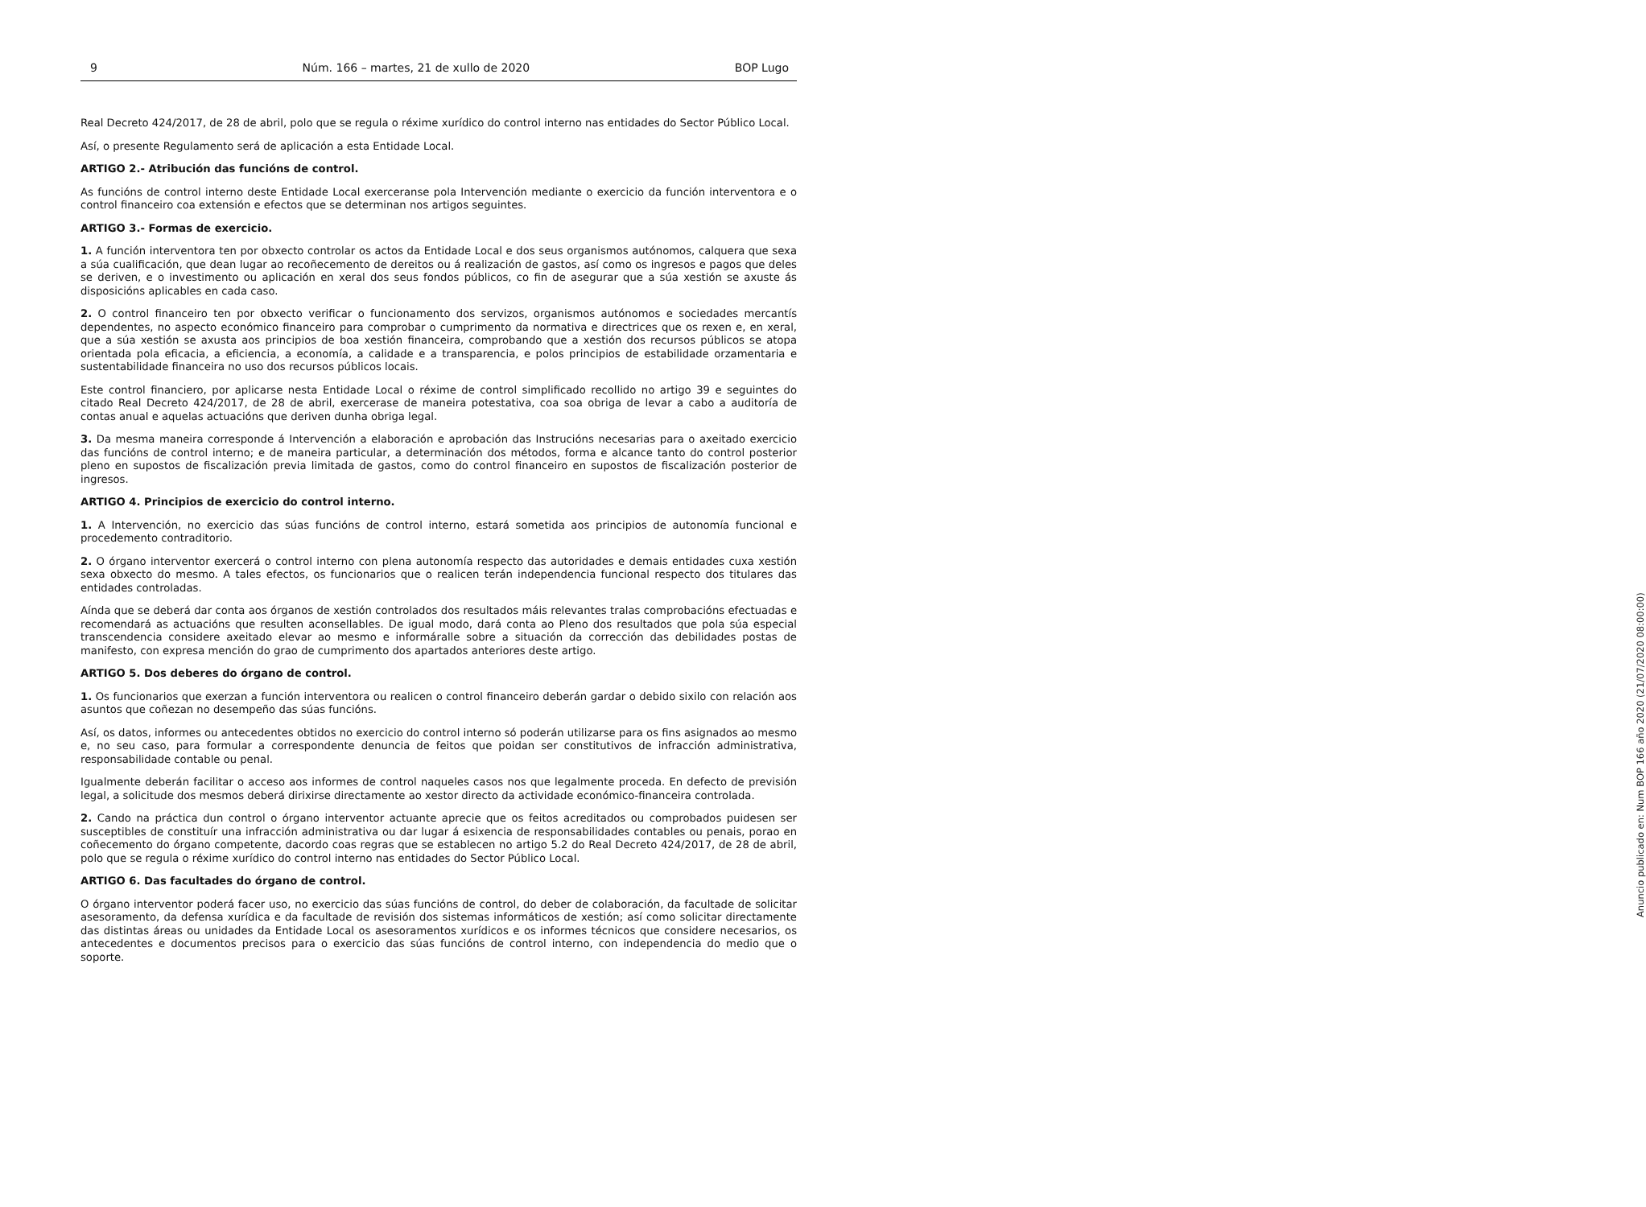9 Núm. 166 – martes, 21 de xullo de 2020 BOP Lugo
Real Decreto 424/2017, de 28 de abril, polo que se regula o réxime xurídico do control interno nas entidades do Sector Público Local.
Así, o presente Regulamento será de aplicación a esta Entidade Local.
ARTIGO 2.- Atribución das funcións de control.
As funcións de control interno deste Entidade Local exerceranse pola Intervención mediante o exercicio da función interventora e o control financeiro coa extensión e efectos que se determinan nos artigos seguintes.
ARTIGO 3.- Formas de exercicio.
1. A función interventora ten por obxecto controlar os actos da Entidade Local e dos seus organismos autónomos, calquera que sexa a súa cualificación, que dean lugar ao recoñecemento de dereitos ou á realización de gastos, así como os ingresos e pagos que deles se deriven, e o investimento ou aplicación en xeral dos seus fondos públicos, co fin de asegurar que a súa xestión se axuste ás disposicións aplicables en cada caso.
2. O control financeiro ten por obxecto verificar o funcionamento dos servizos, organismos autónomos e sociedades mercantís dependentes, no aspecto económico financeiro para comprobar o cumprimento da normativa e directrices que os rexen e, en xeral, que a súa xestión se axusta aos principios de boa xestión financeira, comprobando que a xestión dos recursos públicos se atopa orientada pola eficacia, a eficiencia, a economía, a calidade e a transparencia, e polos principios de estabilidade orzamentaria e sustentabilidade financeira no uso dos recursos públicos locais.
Este control financiero, por aplicarse nesta Entidade Local o réxime de control simplificado recollido no artigo 39 e seguintes do citado Real Decreto 424/2017, de 28 de abril, exercerase de maneira potestativa, coa soa obriga de levar a cabo a auditoría de contas anual e aquelas actuacións que deriven dunha obriga legal.
3. Da mesma maneira corresponde á Intervención a elaboración e aprobación das Instrucións necesarias para o axeitado exercicio das funcións de control interno; e de maneira particular, a determinación dos métodos, forma e alcance tanto do control posterior pleno en supostos de fiscalización previa limitada de gastos, como do control financeiro en supostos de fiscalización posterior de ingresos.
ARTIGO 4. Principios de exercicio do control interno.
1. A Intervención, no exercicio das súas funcións de control interno, estará sometida aos principios de autonomía funcional e procedemento contraditorio.
2. O órgano interventor exercerá o control interno con plena autonomía respecto das autoridades e demais entidades cuxa xestión sexa obxecto do mesmo. A tales efectos, os funcionarios que o realicen terán independencia funcional respecto dos titulares das entidades controladas.
Aínda que se deberá dar conta aos órganos de xestión controlados dos resultados máis relevantes tralas comprobacións efectuadas e recomendará as actuacións que resulten aconsellables. De igual modo, dará conta ao Pleno dos resultados que pola súa especial transcendencia considere axeitado elevar ao mesmo e informáralle sobre a situación da corrección das debilidades postas de manifesto, con expresa mención do grao de cumprimento dos apartados anteriores deste artigo.
ARTIGO 5. Dos deberes do órgano de control.
1. Os funcionarios que exerzan a función interventora ou realicen o control financeiro deberán gardar o debido sixilo con relación aos asuntos que coñezan no desempeño das súas funcións.
Así, os datos, informes ou antecedentes obtidos no exercicio do control interno só poderán utilizarse para os fins asignados ao mesmo e, no seu caso, para formular a correspondente denuncia de feitos que poidan ser constitutivos de infracción administrativa, responsabilidade contable ou penal.
Igualmente deberán facilitar o acceso aos informes de control naqueles casos nos que legalmente proceda. En defecto de previsión legal, a solicitude dos mesmos deberá dirixirse directamente ao xestor directo da actividade económico-financeira controlada.
2. Cando na práctica dun control o órgano interventor actuante aprecie que os feitos acreditados ou comprobados puidesen ser susceptibles de constituír una infracción administrativa ou dar lugar á esixencia de responsabilidades contables ou penais, porao en coñecemento do órgano competente, dacordo coas regras que se establecen no artigo 5.2 do Real Decreto 424/2017, de 28 de abril, polo que se regula o réxime xurídico do control interno nas entidades do Sector Público Local.
ARTIGO 6. Das facultades do órgano de control.
O órgano interventor poderá facer uso, no exercicio das súas funcións de control, do deber de colaboración, da facultade de solicitar asesoramento, da defensa xurídica e da facultade de revisión dos sistemas informáticos de xestión; así como solicitar directamente das distintas áreas ou unidades da Entidade Local os asesoramentos xurídicos e os informes técnicos que considere necesarios, os antecedentes e documentos precisos para o exercicio das súas funcións de control interno, con independencia do medio que o soporte.
Anuncio publicado en: Num BOP 166 año 2020 (21/07/2020 08:00:00)